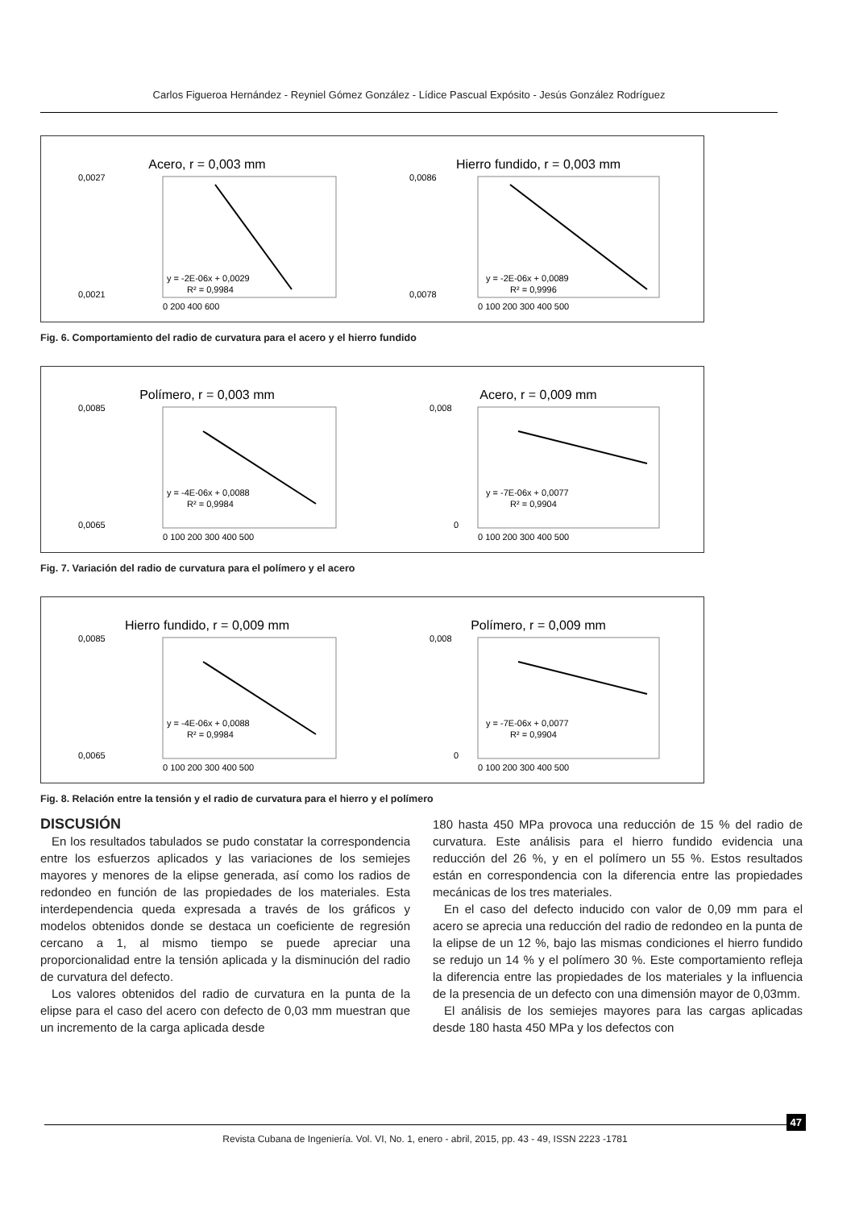Carlos Figueroa Hernández - Reyniel Gómez González - Lídice Pascual Expósito - Jesús González Rodríguez
Acero, r = 0,003 mm
y = -2E-06x + 0,0029
R² = 0,9984
0,0027
0,0021
0 200 400 600
Hierro fundido, r = 0,003 mm
y = -2E-06x + 0,0089
R² = 0,9996
0,0086
0,0078
0 100 200 300 400 500
Fig. 6. Comportamiento del radio de curvatura para el acero y el hierro fundido
Polímero, r = 0,003 mm
y = -4E-06x + 0,0088
R² = 0,9984
0,0085
0,0065
0 100 200 300 400 500
Acero, r = 0,009 mm
y = -7E-06x + 0,0077
R² = 0,9904
0,008
0
0 100 200 300 400 500
Fig. 7. Variación del radio de curvatura para el polímero y el acero
Hierro fundido, r = 0,009 mm
y = -4E-06x + 0,0088
R² = 0,9984
0,0085
0,0065
0 100 200 300 400 500
Polímero, r = 0,009 mm
y = -7E-06x + 0,0077
R² = 0,9904
0,008
0
0 100 200 300 400 500
Fig. 8. Relación entre la tensión y el radio de curvatura para el hierro y el polímero
DISCUSIÓN
En los resultados tabulados se pudo constatar la correspondencia entre los esfuerzos aplicados y las variaciones de los semiejes mayores y menores de la elipse generada, así como los radios de redondeo en función de las propiedades de los materiales. Esta interdependencia queda expresada a través de los gráficos y modelos obtenidos donde se destaca un coeficiente de regresión cercano a 1, al mismo tiempo se puede apreciar una proporcionalidad entre la tensión aplicada y la disminución del radio de curvatura del defecto.
Los valores obtenidos del radio de curvatura en la punta de la elipse para el caso del acero con defecto de 0,03 mm muestran que un incremento de la carga aplicada desde
180 hasta 450 MPa provoca una reducción de 15 % del radio de curvatura. Este análisis para el hierro fundido evidencia una reducción del 26 %, y en el polímero un 55 %. Estos resultados están en correspondencia con la diferencia entre las propiedades mecánicas de los tres materiales.
En el caso del defecto inducido con valor de 0,09 mm para el acero se aprecia una reducción del radio de redondeo en la punta de la elipse de un 12 %, bajo las mismas condiciones el hierro fundido se redujo un 14 % y el polímero 30 %. Este comportamiento refleja la diferencia entre las propiedades de los materiales y la influencia de la presencia de un defecto con una dimensión mayor de 0,03mm.
El análisis de los semiejes mayores para las cargas aplicadas desde 180 hasta 450 MPa y los defectos con
Revista Cubana de Ingeniería. Vol. VI, No. 1, enero - abril, 2015, pp. 43 - 49, ISSN 2223 -1781
47